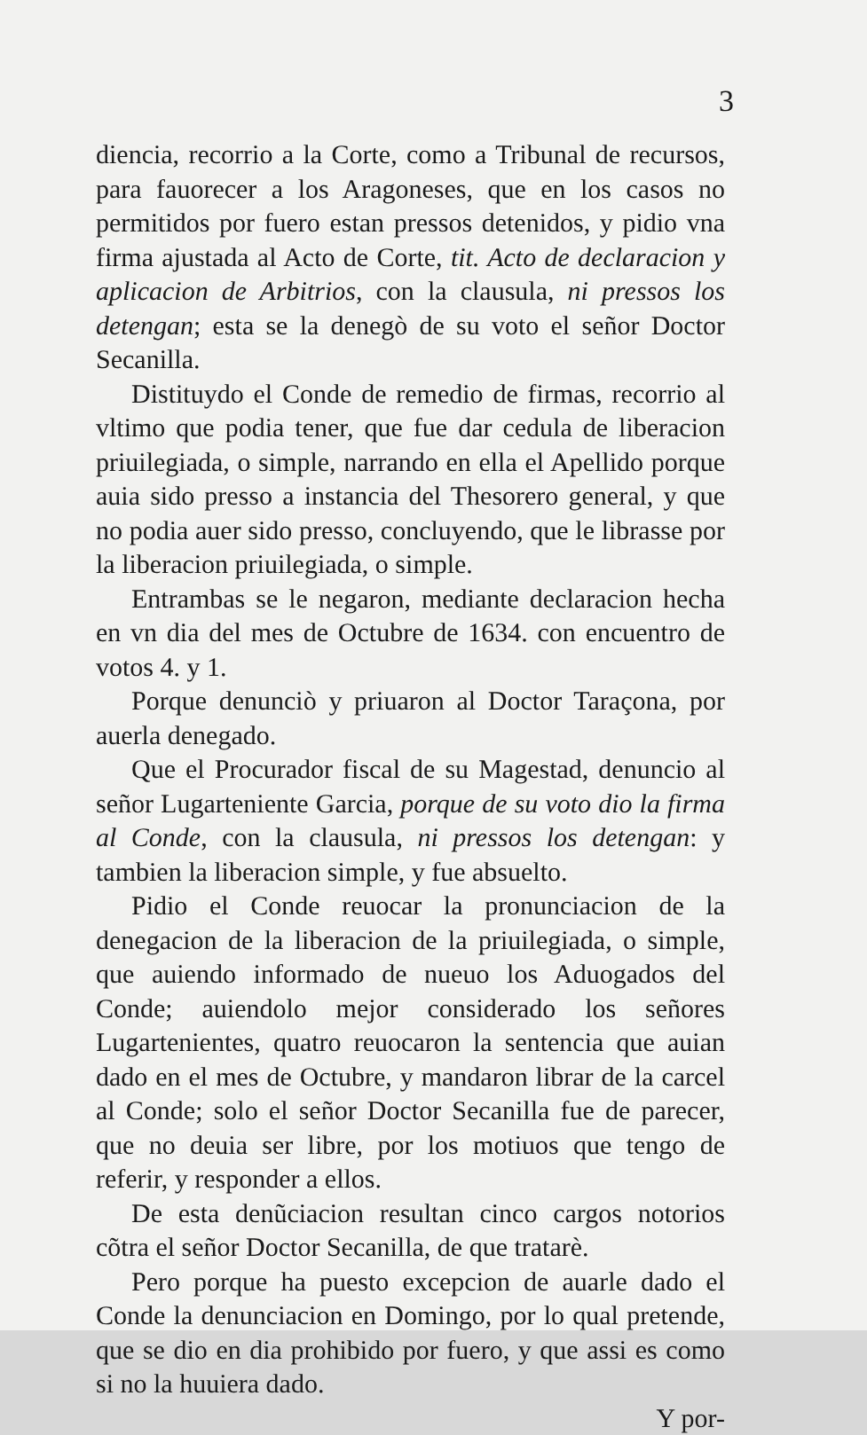3
diencia, recorrio a la Corte, como a Tribunal de recursos, para fauorecer a los Aragoneses, que en los casos no permitidos por fuero estan pressos detenidos, y pidio vna firma ajustada al Acto de Corte, tit. Acto de declaracion y aplicacion de Arbitrios, con la clausula, ni pressos los detengan; esta se la denegò de su voto el señor Doctor Secanilla.
Distituydo el Conde de remedio de firmas, recorrio al vltimo que podia tener, que fue dar cedula de liberacion priuilegiada, o simple, narrando en ella el Apellido porque auia sido presso a instancia del Thesorero general, y que no podia auer sido presso, concluyendo, que le librasse por la liberacion priuilegiada, o simple.
Entrambas se le negaron, mediante declaracion hecha en vn dia del mes de Octubre de 1634. con encuentro de votos 4. y 1.
Porque denunciò y priuaron al Doctor Taraçona, por auerla denegado.
Que el Procurador fiscal de su Magestad, denuncio al señor Lugarteniente Garcia, porque de su voto dio la firma al Conde, con la clausula, ni pressos los detengan: y tambien la liberacion simple, y fue absuelto.
Pidio el Conde reuocar la pronunciacion de la denegacion de la liberacion de la priuilegiada, o simple, que auiendo informado de nueuo los Aduogados del Conde; auiendolo mejor considerado los señores Lugartenientes, quatro reuocaron la sentencia que auian dado en el mes de Octubre, y mandaron librar de la carcel al Conde; solo el señor Doctor Secanilla fue de parecer, que no deuia ser libre, por los motiuos que tengo de referir, y responder a ellos.
De esta denũciacion resultan cinco cargos notorios cõtra el señor Doctor Secanilla, de que tratarè.
Pero porque ha puesto excepcion de auarle dado el Conde la denunciacion en Domingo, por lo qual pretende, que se dio en dia prohibido por fuero, y que assi es como si no la huuiera dado.
Y por-